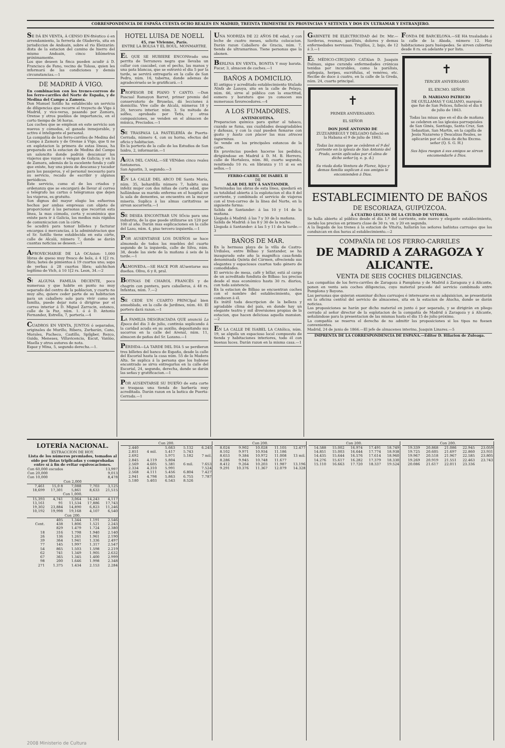CORRESPONDENCIA DE ESPAÑA CUESTA OCHO REALES EN MADRID, TREINTA TRIMESTRE EN PROVINCIAS Y SETENTA Y DOS EN ULTRAMAR Y ESTRANJERO.
SE DÁ EN VENTA, Á CENSO EN-fitéutico ó en arrendamiento, la ferrería de Oladerría, sita en jurisdiccion de Andoain, sobre el rio Eleizarán: dista de la estacion del camino de hierro del mismo Andoain, cinco kilómetros próximamente.
Los que deseen la finca pueden acudir á D. Francisco de Fano, vecino de Tolosa, quien les informará de las condiciones y demás circunstancias.—1
DE MADRID Á VIGO.
En combinacion con los trenes-correos de los ferro-carriles del Norte de España, y de Medina del Campo a Zamora.
Don Manuel Sotillo ha establecido un servicio de diligencias que recorre el trayecto de Vigo á Madrid, y vice-versa, pasando por Zamora, Orense y otros pueblos de importancia, en el corto tiempo de 56 horas.
Los coches que se emplean en este servicio son nuevos y cómodos, el ganado inmejorable, y activo é inteligente el personal.
La compañía de los ferro-carriles de Medina del Campo á Zamora y de Orense á Vigo, que ti ne en esplotacion la primera de estas líneas, ha preparado en la estacion de Medina del Campo un saloncito donde podrán descansar los viajeros que vayan ó vengan de Galicia; y en la de Zamora, además de la escelente fonda y café que existe, hay una pieza de descanso y tocador para los pasajeros, y el personal necesario para su servicio, recado de escribir y algunos periódicos.
Este servicio, como el de los criados y ordenanza que se encargará de llevar al correo ó telégrafo las cartas ó telégramas que dejen los viajeros, es gratuito.
Son dignos del mayor elogio los esfuerzos hechos por ambas empresas con objeto de proporcionar á las personas que recorran esta línea, la mas cómoda, corta y económica que existe para ir á Galicia, los medios más rápidos de comunicacion con la córte.
Se acudirá para tomar billetes y facturar encargos ó mercancías, á la administracion que el Sr. Sotillo tiene establecida en esta córte, calle de Alcalá, número 7, donde se darán cuantas noticias se deseen.—1
APROVECHARSE DE LA OCAsion: 1,000 libras de queso muy fresco de bola, á 4 1[2 rs. libra; botes de pimientos á 19 cuartos uno; sopa de yerbas á 28 cuartos libra; salchichon legítimo de Vich, á 10 1[2 rs. Leon, 34.—2
SI ALGUNA FAMILIA DECENTE, poco numerosa y que habite en punto no muy separado del centro de la poblacion, y cuarto no muy alto, quiere ceder parte de su habitacion para un caballero solo para vivir como en familia, puede dejar nota ó dirigirse por el correo interior á D. Miguel Zarracin, estanco, calle de la Paz, núm. 1. ó á D. Antonio Fernandez, Estrella, 7, portería.—4
CUADROS EN VENTA, JUNTOS ó separados, originales de Murillo, Ribera, Zurbarán, Cano, Morales, Pacheco, Castillo, Spilgber, Rezco, Guido, Meneses, Villavicencio, Escut, Vanlóo, Maella y otros autores de nota.
Espoz y Mina, 5, segundo derecha.—1.
HOTEL LUISA DE NOELL
45, rue Vivienne, París.
ENTRE LA BOLSA Y EL BOUL. MONMARTRE.
EL QUE SE HUBIERE ENCONtrado una perrita de Terranova negra que llevaba un collar con cascabel, con el pecho, las manos y una pata blancas, que se estravió el dia 5 por la tarde, se servirá entregarla en la calle de San Pedro, núm. 16, taberna, donde ademas de agradecérselo se le gratificará.—1
PROFESOR DE PIANO Y CANTO. —Don Pascual Ramayon Barret, primer premio del conservatorio de Bruselas, dá lecciones á domicilio. Vive calle de Alcalá, números 18 y 20, tercero interior. núm. 3. Su método de solfeo, aprobado por Tetis, y otras composiciones, se venden en el almacen de música, Preciados.—1
SE TRASPASA LA PASTELERÍA de Puerta-Cerrada, número 4, con su horno, efectos del oficio y habitacion.
En la portería de la calle de los Estudios de San Isidro, 2, informarán.—1
AGUA DEL CANAL.—SE VENden cinco reales fontaneros.
San Agustin, 3, segundo.—3
EN LA CALLE DEL ARCO DE Santa María, núm. 35, bohardilla número 7, habita una infeliz mujer con dos niñas de corta edad, que hallándose su marido enfermo en el hospital en la sala de dementes, se encuentra en la mayor miseria. Suplica á las almas caritativas se sirvan socorrerla.—1
SE DESEA ENCONTRAR UN SÓcio para una industria, de la que puede utilizarse un 120 por 100 al año. Darán mas esplicaciones en la calle del Lazo, núm. 4, piso tercero izquierda.—1
POR AUSENTARSE LOS DUEÑOS se hace almoneda de todos los muebles del cuarto segundo de la izquierda, calle de Silva, núm. 38, desde las siete de la mañana á seis de la tarde.—1
ALMONEDA.—SE HACE POR AUsentarse sus dueños. Olivo, 6 y 8, pral.
BOTINAS DE CHAROL FRANCÉS y de chagrin con puntera, para caballeros, á 48 rs. Infantas, núm. 7.—2
SE CEDE UN CUARTO PRINCIpal bien amueblado, en la calle de Jardines, núm. 40. El portero dará razon.—1
LA FAMILIA DESGRACIADA QUE anunció La Época del dia 3 de julio, continúa suplicando á la caridad acuda en su auxilio, depositando sus socorros en la calle del Arenal, núm. 11, almacen de paños del Sr. Lozano.—1
PÉRDIDA—LA TARDE DEL DIA 5 se perdieron tres billetes del banco de España, desde la calle del Escorial hasta la casa núm. 55 de la Madera Alta. Se suplica á la persona que los hubiese encontrado se sirva entregarlos en la calle del Escorial, 24, segundo, derecha, donde se darán las señas y gratificacion.—1
POR AUSENTARSE SU DUEÑO de esta corte se traspasa una tienda de barbería muy acreditada. Darán razon en la botica de Puerta-Cerrada.—1
UNA NODRIZA DE 22 AÑOS DE edad, y con leche de cuatro meses, solicita colocacion. Darán razon Caballero de Gracia, núm. 7, tienda de ultramarinos. Tiene personas que la abonen.
BERLINA EN VENTA, BONITA Y muy barata. Fucar, 3, almacen de coches.—1
BAÑOS A DOMICILIO.
El antiguo y acreditado establecimiento titulado Ninfa de Lozoya, sito en la calle de Pelayo, núm. 66, sirve al público con la exactitud, esmero y baratura que ya conocen sus numerosos favorecedores.—4
A LOS FUMADORES.
ANTINICOTINA.
Preparacion química para quitar al tabaco, cuando se fuma, sus cualidades desagradables y dañosas, y con la cual pueden fumarse con gusto y hasta con placer las mas atroces tagarninas.
Se vende en los principales estancos de la corte.
En provincias pueden hacerse los pedidos, dirigiéndose en Madrid á D. M. B. Herrero, calle de Hortaleza, núm. 80, cuarto segundo, remitiendo 10 rs. en libranza y 11 si es en sellos.—1
FERRO-CARRIL DE ISABEL II
DE
ALAR DEL REY Á SANTANDER.
Terminadas las obras de esta línea, quedará en su totalidad abierta á la esplotacion el dia 8 del corriente, y combinado el servicio de viajeros con el tren-correo de la línea del Norte, en la siguiente forma:
Salida de Santander: á las 10 y 14 de la mañana.
Llegada á Madrid: á las 7 y 30 de la mañana.
Salida de Madrid: á las 8 y 30 de la noche.
Llegada á Santander: á las 5 y 11 de la tarde.—3
BAÑOS DE MAR.
En la hermosa playa de la villa de Castro-Urdiales, entre Bilbao y Santander, se ha inaugurado este año la magnífica casa-fonda denominada Quinta del Cármen, ofreciendo sus elegantes y espaciosos cuartos todo género de comodidades.
El servicio de mesa, café y billar, está al cargo de un acreditado fondista de Bilbao: los precios desde el mas económico hasta 30 rs. diarios, con toda asistencia.
En la estacion de Bilbao se encuentran coches con el nombre del establecimiento, que conducen á él.
Es inútil toda descripcion de la belleza y agradable clima del país, en donde hay un elegante teatro y mil diversiones propias de la estacion, que hacen deliciosa aquella mansion.—2
EN LA CALLE DE ISABEL LA CAtólica, núm. 19, se alquila un espacioso local compuesto de tienda y habitaciones interiores, todo él con buenas luces. Darán razon en la misma casa.—1
GABINETE DE ELECTRICIDAD del Dr. Mir.—Sorderas, reumas, parálisis, dolores y demas enfermedades nerviosas. Trujillos, 2, bajo, de 12 á 3.—1
EL MÉDICO-CIRUJANO CATAlan D. Joaquin Dalmau, sigue curando enfermedades crónicas tenidas por incurables, como la parálisis, epilepsia, herpes, escrófulas, el venéreo, etc. Recibe de doce á cuatro, en la calle de la Greda, núm. 24, cuarto principal.
✝
PRIMER ANIVERSARIO.
EL SEÑOR
DON JOSÉ ANTONIO DE
ZUZUARREGUI Y DELGADO falleció en la Habana el 9 de julio de 1863.
Todas las misas que se celebren el 9 del corriente en la iglesia de San Antonio del Prado, serán aplicadas por el alma de dicho señor (q. e. p. d.)
Su viuda doña Ventura de Florez, hijos y demas familia suplican á sus amigos le encomienden á Dios.
FONDA DE BARCELONA.—SE HA trasladado á la calle de la Abada, número 12. Hay habitaciones para huéspedes. Se sirven cubiertos desde 8 rs. en adelante y por lista.
✝
TERCER ANIVERSARIO.
EL EXCMO. SEÑOR
D. MARIANO PATRICIO
DE GUILLAMAS Y GALIANO, marqués que fué de San Felices, falleció el dia 8 de julio de 1863.
Todas las misas que en el dia de mañana se celebren en las iglesias parroquiales de San Ginés, Santiago, Santa Cruz, San Sebastian, San Martin, en la capilla de Jesús Nazareno y Descalzas Reales, se aplicarán por el alma de dicho Excmo. señor (Q. S. G. H.)
Sus hijos ruegan á sus amigos se sirvan encomendarle á Dios.
ESTABLECIMIENTO DE BAÑOS
DE ESCORIAZA, GUIPÚZCOA.
Á CUATRO LEGUAS DE LA CIUDAD DE VITORIA.
Se halla abierto al público desde el dia 1.º del corriente, este nuevo y elegante establecimiento, siendo los precios en primera clase de 30 rs. vn. y 20 en segunda.
A la llegada de los trenes á la estacion de Vitoria, hallarán los señores bañistas carruajes que los conduzcan en dos horas al establecimiento.—2
COMPAÑÍA DE LOS FERRO-CARRILES
DE MADRID A ZARAGOZA Y ALICANTE.
VENTA DE SEIS COCHES DILIGENCIAS.
Las compañías de los ferro-carriles de Zaragoza á Pamplona y de Madrid á Zaragoza y á Alicante, ponen en venta seis coches diligencias, cuyo material procede del servicio combinado entre Pamplona y Bayona.
Las personas que quieran examinar dichos carruajes é interesarse en su adquisicion, se presentarán en la oficina central del servicio de almacenes, sita en la estacion de Atocha, donde se darán noticias.
Las proposiciones se harán por dicho material en junto ó por separado, y se dirigirán en pliego cerrado al señor director de la esplotacion de la compañía de Madrid á Zaragoza y á Alicante, señalándose para la presentacion de las mismas hasta el dia 15 de julio próximo.
La compañía se reserva el derecho de no admitir las proposiciones si los tipos no fuesen convenientes.
Madrid, 24 de junio de 1866.—El jefe de almacenes interino, Joaquin Linares.—5
IMPRENTA DE LA CORRESPONDENCIA DE ESPAÑA.—Editor D. Hilarion de Zuloaga.
LOTERÍA NACIONAL.
ESTRACCION DE HOY.
Lista de los números premiados, tomados al oido por listas triplicadas y comprobadas entre sí á fin de evitar equivocaciones.
| Con 60,000 escudos | 13,997 |
| Con 20,000 | 9,013 |
| Con 10,000 | 8,478 |
| Con 2,000 | | | | |
| --- | --- | --- | --- | --- |
| 7,461 | 15,0 8 | 7,088 | 7,703 | 3,125 |
| 18,699 | 17,301 | 5,861 | 8,633 | 21,515 |
| Con 1,000. | | | | |
| 15,393 | 4,741 | 3,064 | 14,243 | 4,117 |
| 13,161 | 91 | 11,534 | 17,886 | 17,743 |
| 19,302 | 23,884 | 14,890 | 6,823 | 11,246 |
| 10,192 | 19,998 | 19,168 | 4,107 | 6,540 |
| Con 200. | | | | |
| | 405 | 1.344 | 1.191 | 2.546 |
| Cent. | 438 | 1.806 | 1.521 | 2.243 |
| | 829 | 1.479 | 1.724 | 2.380 |
| 18 | 316 | 1.798 | 1.940 | 2.140 |
| 26 | 136 | 1.261 | 1.961 | 2.190 |
| 39 | 364 | 1.941 | 1.336 | 2.497 |
| 77 | 145 | 1.997 | 1.317 | 2.547 |
| 54 | 865 | 1.503 | 1.598 | 2.219 |
| 62 | 741 | 1.349 | 1.905 | 2.632 |
| 67 | 365 | 1.345 | 1.400 | 2.999 |
| 98 | 200 | 1.646 | 1.998 | 2.348 |
| 271 | 1.375 | 1.434 | 2.153 | 2.284 |
| Con 200. | | | | |
| --- | --- | --- | --- | --- |
| 2.440 | | 5.663 | 5.132 | 6.245 |
| 2.851 | 4 mil. | 5.417 | 5.743 | |
| 2.692 | | 5.971 | 5.182 | 7 mil. |
| 2.845 | 4.119 | 5.804 | | |
| 2.569 | 4.605 | 5.381 | 6 mil. | 7.653 |
| 2.334 | 4.310 | 5.991 | | 7.524 |
| 2.568 | 4.111 | 5.456 | 6.804 | 7.427 |
| 2.941 | 4.798 | 5.863 | 6.755 | 7.787 |
| 5.180 | 5.403 | 6.543 | 8.526 | |
| Con 200. | | | | |
| --- | --- | --- | --- | --- |
| 8.024 | 9.902 | 10.028 | 11.105 | 12.477 |
| 8.102 | 9.971 | 10.934 | 11.186 | |
| 8.653 | 9.384 | 10.972 | 11.008 | 13 mil. |
| 8.286 | 9.945 | 10.748 | 11.677 | |
| 8.412 | 9.264 | 10.203 | 11.987 | 13.196 |
| 9.291 | 10.376 | 11.367 | 12.079 | 14.328 |
| Con 200. | | | | |
| --- | --- | --- | --- | --- |
| 14.588 | 15.002 | 16.974 | 17.491 | 18.749 |
| 14.851 | 15.003 | 16.644 | 17.774 | 18.938 |
| 14.435 | 15.644 | 16.576 | 17.614 | 18.960 |
| 14.276 | 15.617 | 16.282 | 17.379 | 18.330 |
| 15.110 | 16.663 | 17.720 | 18.337 | 19.524 |
| Con 200. | | | | |
| --- | --- | --- | --- | --- |
| 19.339 | 20.868 | 21.086 | 22.945 | 23.059 |
| 19.725 | 20.605 | 21.697 | 22.860 | 23.931 |
| 19.967 | 20.518 | 21.967 | 22.585 | 23.805 |
| 19.269 | 20.919 | 21.551 | 22.463 | 23.743 |
| 20.086 | 21.617 | 22.011 | 23.336 | |
2008 Ministerio de Cultura